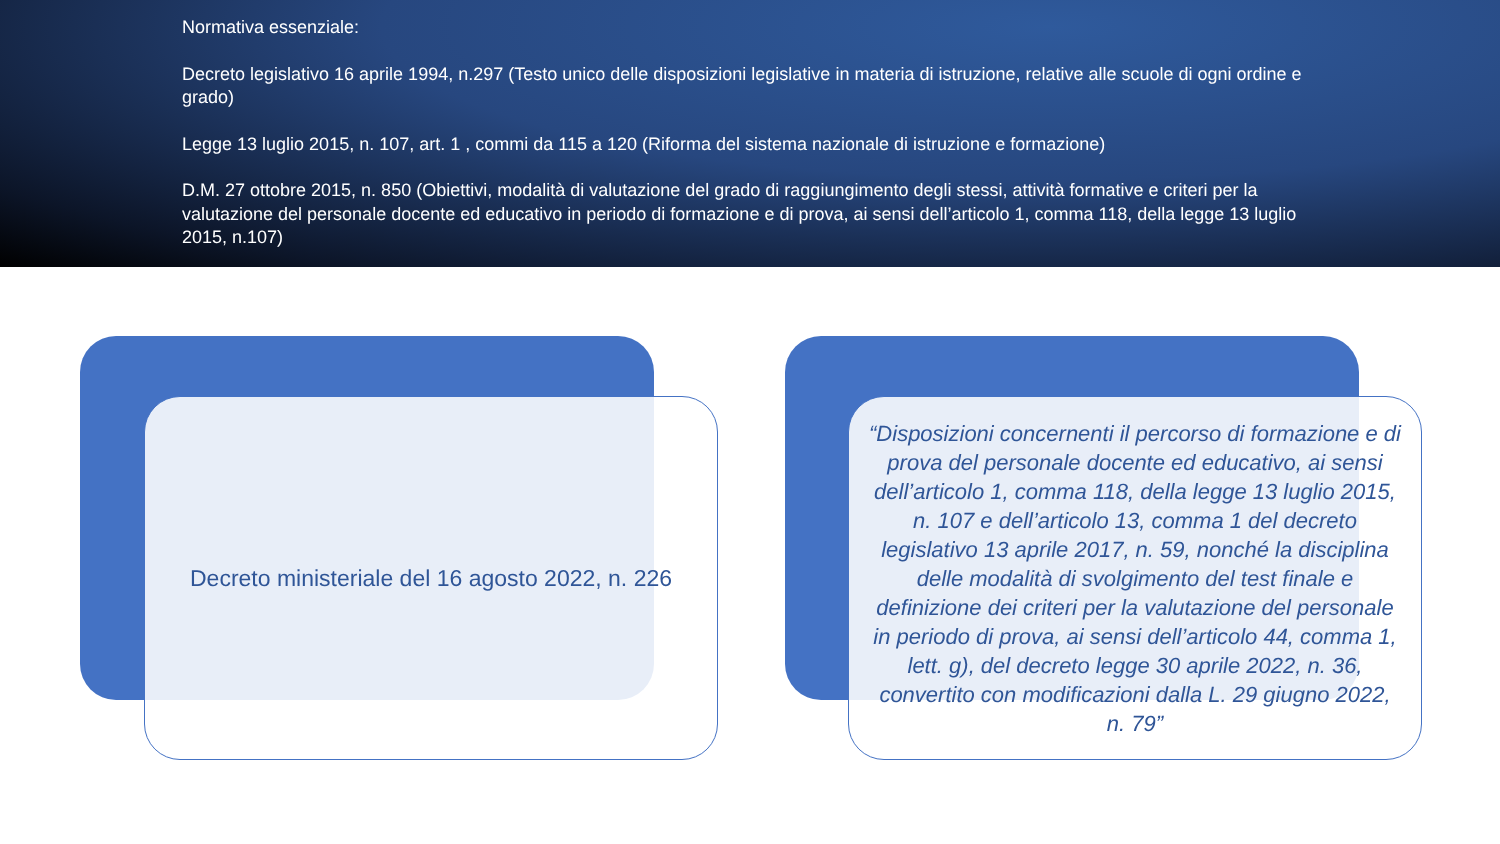Normativa essenziale:
Decreto legislativo 16 aprile 1994, n.297 (Testo unico delle disposizioni legislative in materia di istruzione, relative alle scuole di ogni ordine e grado)
Legge 13 luglio 2015, n. 107, art. 1 , commi da 115 a 120 (Riforma del sistema nazionale di istruzione e formazione)
D.M. 27 ottobre 2015, n. 850 (Obiettivi, modalità di valutazione del grado di raggiungimento degli stessi, attività formative e criteri per la valutazione del personale docente ed educativo in periodo di formazione e di prova, ai sensi dell’articolo 1, comma 118, della legge 13 luglio 2015, n.107)
Decreto ministeriale del 16 agosto 2022, n. 226
“Disposizioni concernenti il percorso di formazione e di prova del personale docente ed educativo, ai sensi dell’articolo 1, comma 118, della legge 13 luglio 2015, n. 107 e dell’articolo 13, comma 1 del decreto legislativo 13 aprile 2017, n. 59, nonché la disciplina delle modalità di svolgimento del test finale e definizione dei criteri per la valutazione del personale in periodo di prova, ai sensi dell’articolo 44, comma 1, lett. g), del decreto legge 30 aprile 2022, n. 36, convertito con modificazioni dalla L. 29 giugno 2022, n. 79”